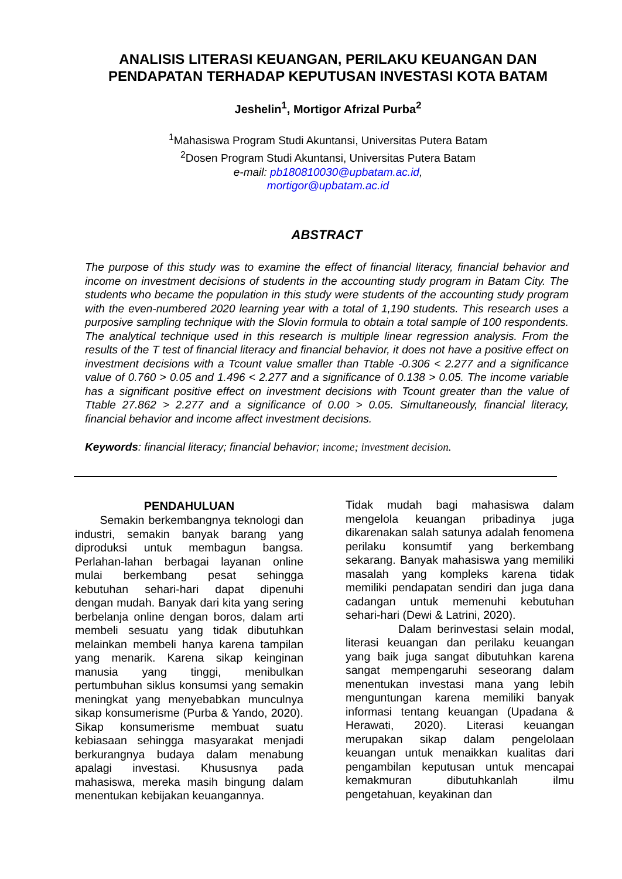ANALISIS LITERASI KEUANGAN, PERILAKU KEUANGAN DAN PENDAPATAN TERHADAP KEPUTUSAN INVESTASI KOTA BATAM
Jeshelin<sup>1</sup>, Mortigor Afrizal Purba<sup>2</sup>
<sup>1</sup> Mahasiswa Program Studi Akuntansi, Universitas Putera Batam
<sup>2</sup> Dosen Program Studi Akuntansi, Universitas Putera Batam
e-mail: pb180810030@upbatam.ac.id,
mortigor@upbatam.ac.id
ABSTRACT
The purpose of this study was to examine the effect of financial literacy, financial behavior and income on investment decisions of students in the accounting study program in Batam City. The students who became the population in this study were students of the accounting study program with the even-numbered 2020 learning year with a total of 1,190 students. This research uses a purposive sampling technique with the Slovin formula to obtain a total sample of 100 respondents. The analytical technique used in this research is multiple linear regression analysis. From the results of the T test of financial literacy and financial behavior, it does not have a positive effect on investment decisions with a Tcount value smaller than Ttable -0.306 < 2.277 and a significance value of 0.760 > 0.05 and 1.496 < 2.277 and a significance of 0.138 > 0.05. The income variable has a significant positive effect on investment decisions with Tcount greater than the value of Ttable 27.862 > 2.277 and a significance of 0.00 > 0.05. Simultaneously, financial literacy, financial behavior and income affect investment decisions.
Keywords: financial literacy; financial behavior; income; investment decision.
PENDAHULUAN
Semakin berkembangnya teknologi dan industri, semakin banyak barang yang diproduksi untuk membagun bangsa. Perlahan-lahan berbagai layanan online mulai berkembang pesat sehingga kebutuhan sehari-hari dapat dipenuhi dengan mudah. Banyak dari kita yang sering berbelanja online dengan boros, dalam arti membeli sesuatu yang tidak dibutuhkan melainkan membeli hanya karena tampilan yang menarik. Karena sikap keinginan manusia yang tinggi, menibulkan pertumbuhan siklus konsumsi yang semakin meningkat yang menyebabkan munculnya sikap konsumerisme (Purba & Yando, 2020). Sikap konsumerisme membuat suatu kebiasaan sehingga masyarakat menjadi berkurangnya budaya dalam menabung apalagi investasi. Khususnya pada mahasiswa, mereka masih bingung dalam menentukan kebijakan keuangannya.
Tidak mudah bagi mahasiswa dalam mengelola keuangan pribadinya juga dikarenakan salah satunya adalah fenomena perilaku konsumtif yang berkembang sekarang. Banyak mahasiswa yang memiliki masalah yang kompleks karena tidak memiliki pendapatan sendiri dan juga dana cadangan untuk memenuhi kebutuhan sehari-hari (Dewi & Latrini, 2020).
Dalam berinvestasi selain modal, literasi keuangan dan perilaku keuangan yang baik juga sangat dibutuhkan karena sangat mempengaruhi seseorang dalam menentukan investasi mana yang lebih menguntungan karena memiliki banyak informasi tentang keuangan (Upadana & Herawati, 2020). Literasi keuangan merupakan sikap dalam pengelolaan keuangan untuk menaikkan kualitas dari pengambilan keputusan untuk mencapai kemakmuran dibutuhkanlah ilmu pengetahuan, keyakinan dan